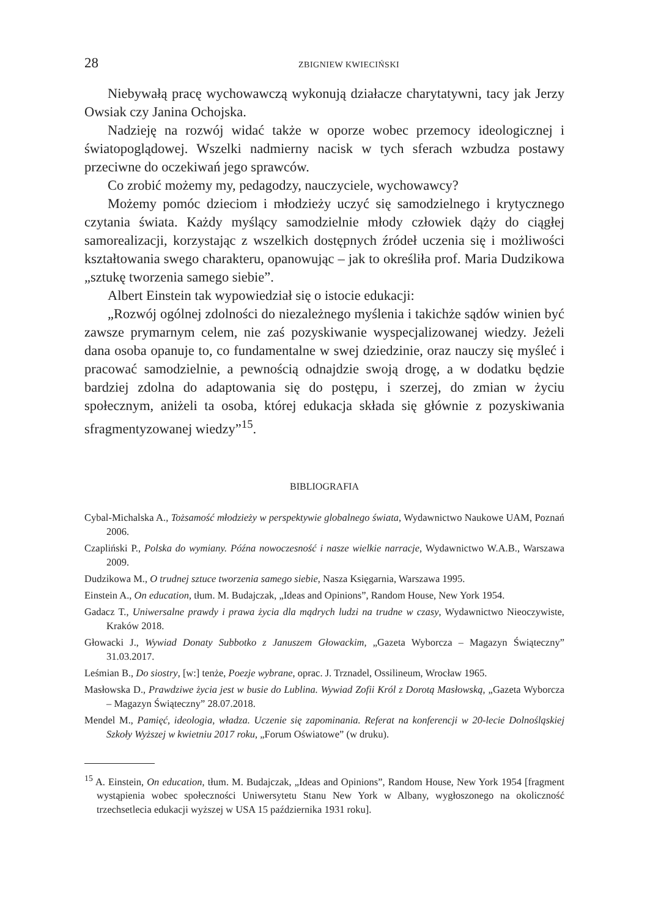28 ZBIGNIEW KWIECIŃSKI
Niebywałą pracę wychowawczą wykonują działacze charytatywni, tacy jak Jerzy Owsiak czy Janina Ochojska.
Nadzieję na rozwój widać także w oporze wobec przemocy ideologicznej i światopoglądowej. Wszelki nadmierny nacisk w tych sferach wzbudza postawy przeciwne do oczekiwań jego sprawców.
Co zrobić możemy my, pedagodzy, nauczyciele, wychowawcy?
Możemy pomóc dzieciom i młodzieży uczyć się samodzielnego i krytycznego czytania świata. Każdy myślący samodzielnie młody człowiek dąży do ciągłej samorealizacji, korzystając z wszelkich dostępnych źródeł uczenia się i możliwości kształtowania swego charakteru, opanowując – jak to określiła prof. Maria Dudzikowa „sztukę tworzenia samego siebie”.
Albert Einstein tak wypowiedział się o istocie edukacji:
„Rozwój ogólnej zdolności do niezależnego myślenia i takichże sądów winien być zawsze prymarnym celem, nie zaś pozyskiwanie wyspecjalizowanej wiedzy. Jeżeli dana osoba opanuje to, co fundamentalne w swej dziedzinie, oraz nauczy się myśleć i pracować samodzielnie, a pewnością odnajdzie swoją drogę, a w dodatku będzie bardziej zdolna do adaptowania się do postępu, i szerzej, do zmian w życiu społecznym, aniżeli ta osoba, której edukacja składa się głównie z pozyskiwania sfragmentyzowanej wiedzy”<sup>15</sup>.
BIBLIOGRAFIA
Cybal-Michalska A., Tożsamość młodzieży w perspektywie globalnego świata, Wydawnictwo Naukowe UAM, Poznań 2006.
Czapliński P., Polska do wymiany. Późna nowoczesność i nasze wielkie narracje, Wydawnictwo W.A.B., Warszawa 2009.
Dudzikowa M., O trudnej sztuce tworzenia samego siebie, Nasza Księgarnia, Warszawa 1995.
Einstein A., On education, tłum. M. Budajczak, „Ideas and Opinions”, Random House, New York 1954.
Gadacz T., Uniwersalne prawdy i prawa życia dla mądrych ludzi na trudne w czasy, Wydawnictwo Nieoczywiste, Kraków 2018.
Głowacki J., Wywiad Donaty Subbotko z Januszem Głowackim, „Gazeta Wyborcza – Magazyn Świąteczny” 31.03.2017.
Leśmian B., Do siostry, [w:] tenże, Poezje wybrane, oprac. J. Trznadel, Ossilineum, Wrocław 1965.
Masłowska D., Prawdziwe życia jest w busie do Lublina. Wywiad Zofii Król z Dorotą Masłowską, „Gazeta Wyborcza – Magazyn Świąteczny” 28.07.2018.
Mendel M., Pamięć, ideologia, władza. Uczenie się zapominania. Referat na konferencji w 20-lecie Dolnośląskiej Szkoły Wyższej w kwietniu 2017 roku, „Forum Oświatowe” (w druku).
<sup>15</sup> A. Einstein, On education, tłum. M. Budajczak, „Ideas and Opinions”, Random House, New York 1954 [fragment wystąpienia wobec społeczności Uniwersytetu Stanu New York w Albany, wygłoszonego na okoliczność trzechsetlecia edukacji wyższej w USA 15 października 1931 roku].